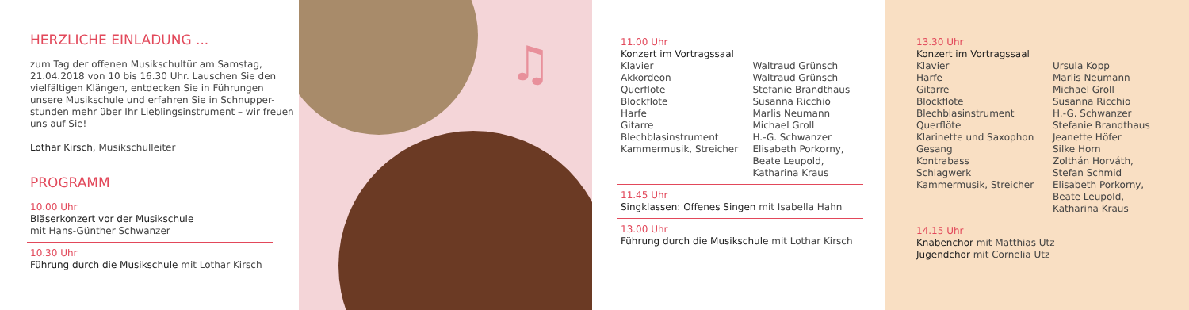HERZLICHE EINLADUNG ...
zum Tag der offenen Musikschultür am Samstag, 21.04.2018 von 10 bis 16.30 Uhr. Lauschen Sie den vielfältigen Klängen, entdecken Sie in Führungen unsere Musikschule und erfahren Sie in Schnupper-stunden mehr über Ihr Lieblingsinstrument – wir freuen uns auf Sie!
Lothar Kirsch, Musikschulleiter
PROGRAMM
10.00 Uhr
Bläserkonzert vor der Musikschule
mit Hans-Günther Schwanzer
10.30 Uhr
Führung durch die Musikschule mit Lothar Kirsch
♫
11.00 Uhr
Konzert im Vortragssaal
Klavier
Akkordeon
Querflöte
Blockflöte
Harfe
Gitarre
Blechblasinstrument
Kammermusik, Streicher
Waltraud Grünsch
Waltraud Grünsch
Stefanie Brandthaus
Susanna Ricchio
Marlis Neumann
Michael Groll
H.-G. Schwanzer
Elisabeth Porkorny,
Beate Leupold,
Katharina Kraus
11.45 Uhr
Singklassen: Offenes Singen mit Isabella Hahn
13.00 Uhr
Führung durch die Musikschule mit Lothar Kirsch
13.30 Uhr
Konzert im Vortragssaal
Klavier
Harfe
Gitarre
Blockflöte
Blechblasinstrument
Querflöte
Klarinette und Saxophon
Gesang
Kontrabass
Schlagwerk
Kammermusik, Streicher
Ursula Kopp
Marlis Neumann
Michael Groll
Susanna Ricchio
H.-G. Schwanzer
Stefanie Brandthaus
Jeanette Höfer
Silke Horn
Zolthán Horváth,
Stefan Schmid
Elisabeth Porkorny,
Beate Leupold,
Katharina Kraus
14.15 Uhr
Knabenchor mit Matthias Utz
Jugendchor mit Cornelia Utz